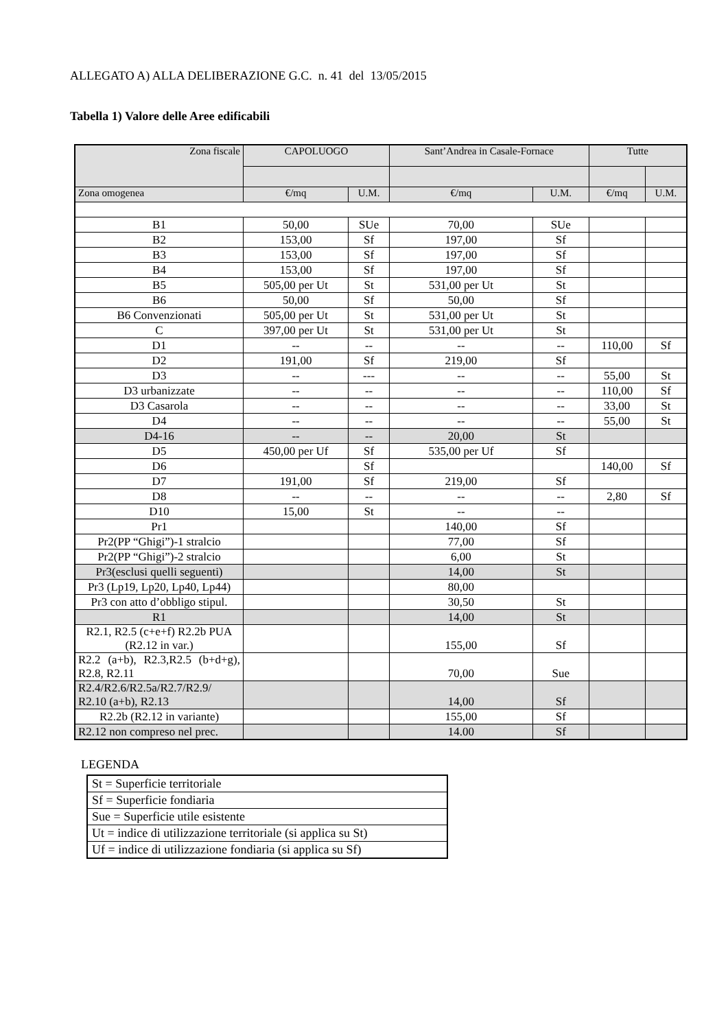ALLEGATO A) ALLA DELIBERAZIONE G.C. n. 41 del 13/05/2015
Tabella 1) Valore delle Aree edificabili
| Zona fiscale | CAPOLUOGO | | Sant’Andrea in Casale-Fornace | | Tutte | |
| --- | --- | --- | --- | --- | --- | --- |
| Zona omogenea | €/mq | U.M. | €/mq | U.M. | €/mq | U.M. |
| B1 | 50,00 | SUe | 70,00 | SUe | | |
| B2 | 153,00 | Sf | 197,00 | Sf | | |
| B3 | 153,00 | Sf | 197,00 | Sf | | |
| B4 | 153,00 | Sf | 197,00 | Sf | | |
| B5 | 505,00 per Ut | St | 531,00 per Ut | St | | |
| B6 | 50,00 | Sf | 50,00 | Sf | | |
| B6 Convenzionati | 505,00 per Ut | St | 531,00 per Ut | St | | |
| C | 397,00 per Ut | St | 531,00 per Ut | St | | |
| D1 | -- | -- | -- | -- | 110,00 | Sf |
| D2 | 191,00 | Sf | 219,00 | Sf | | |
| D3 | -- | --- | -- | -- | 55,00 | St |
| D3 urbanizzate | -- | -- | -- | -- | 110,00 | Sf |
| D3 Casarola | -- | -- | -- | -- | 33,00 | St |
| D4 | -- | -- | -- | -- | 55,00 | St |
| D4-16 | -- | -- | 20,00 | St | | |
| D5 | 450,00 per Uf | Sf | 535,00 per Uf | Sf | | |
| D6 | | Sf | | | 140,00 | Sf |
| D7 | 191,00 | Sf | 219,00 | Sf | | |
| D8 | -- | -- | -- | -- | 2,80 | Sf |
| D10 | 15,00 | St | -- | -- | | |
| Pr1 | | | 140,00 | Sf | | |
| Pr2(PP “Ghigi”)-1 stralcio | | | 77,00 | Sf | | |
| Pr2(PP “Ghigi”)-2 stralcio | | | 6,00 | St | | |
| Pr3(esclusi quelli seguenti) | | | 14,00 | St | | |
| Pr3 (Lp19, Lp20, Lp40, Lp44) | | | 80,00 | | | |
| Pr3 con atto d’obbligo stipul. | | | 30,50 | St | | |
| R1 | | | 14,00 | St | | |
| R2.1, R2.5 (c+e+f) R2.2b PUA (R2.12 in var.) | | | 155,00 | Sf | | |
| R2.2 (a+b), R2.3,R2.5 (b+d+g), R2.8, R2.11 | | | 70,00 | Sue | | |
| R2.4/R2.6/R2.5a/R2.7/R2.9/ R2.10 (a+b), R2.13 | | | 14,00 | Sf | | |
| R2.2b (R2.12 in variante) | | | 155,00 | Sf | | |
| R2.12 non compreso nel prec. | | | 14.00 | Sf | | |
LEGENDA
| St = Superficie territoriale |
| Sf = Superficie fondiaria |
| Sue = Superficie utile esistente |
| Ut = indice di utilizzazione territoriale (si applica su St) |
| Uf = indice di utilizzazione fondiaria (si applica su Sf) |